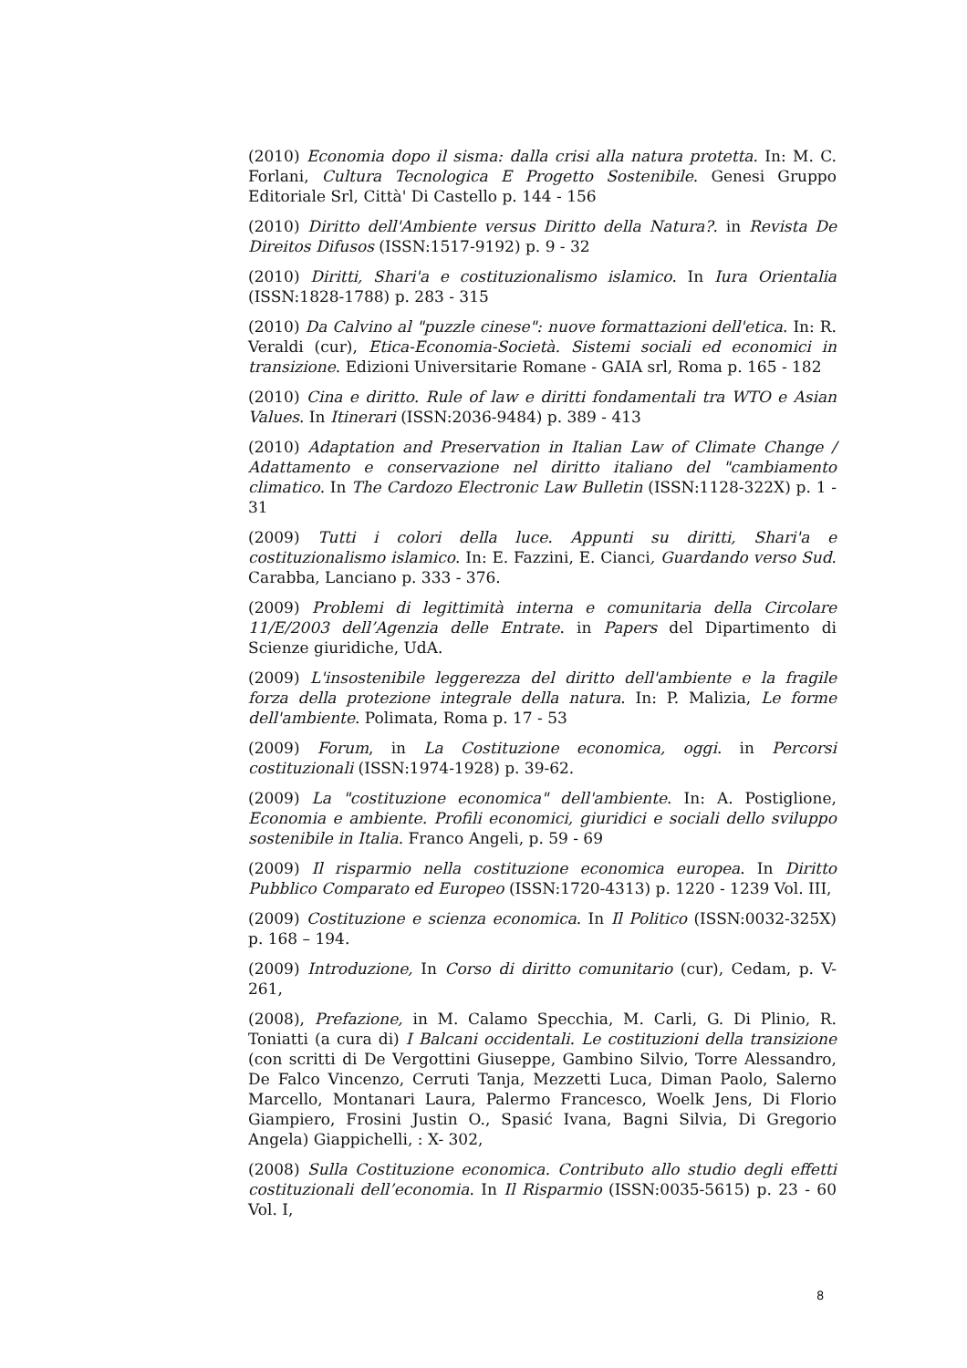(2010) Economia dopo il sisma: dalla crisi alla natura protetta. In: M. C. Forlani, Cultura Tecnologica E Progetto Sostenibile. Genesi Gruppo Editoriale Srl, Città' Di Castello p. 144 - 156
(2010) Diritto dell'Ambiente versus Diritto della Natura?. in Revista De Direitos Difusos (ISSN:1517-9192) p. 9 - 32
(2010) Diritti, Shari'a e costituzionalismo islamico. In Iura Orientalia (ISSN:1828-1788) p. 283 - 315
(2010) Da Calvino al "puzzle cinese": nuove formattazioni dell'etica. In: R. Veraldi (cur), Etica-Economia-Società. Sistemi sociali ed economici in transizione. Edizioni Universitarie Romane - GAIA srl, Roma p. 165 - 182
(2010) Cina e diritto. Rule of law e diritti fondamentali tra WTO e Asian Values. In Itinerari (ISSN:2036-9484) p. 389 - 413
(2010) Adaptation and Preservation in Italian Law of Climate Change / Adattamento e conservazione nel diritto italiano del "cambiamento climatico. In The Cardozo Electronic Law Bulletin (ISSN:1128-322X) p. 1 - 31
(2009) Tutti i colori della luce. Appunti su diritti, Shari'a e costituzionalismo islamico. In: E. Fazzini, E. Cianci, Guardando verso Sud. Carabba, Lanciano p. 333 - 376.
(2009) Problemi di legittimità interna e comunitaria della Circolare 11/E/2003 dell’Agenzia delle Entrate. in Papers del Dipartimento di Scienze giuridiche, UdA.
(2009) L'insostenibile leggerezza del diritto dell'ambiente e la fragile forza della protezione integrale della natura. In: P. Malizia, Le forme dell'ambiente. Polimata, Roma p. 17 - 53
(2009) Forum, in La Costituzione economica, oggi. in Percorsi costituzionali (ISSN:1974-1928) p. 39-62.
(2009) La "costituzione economica" dell'ambiente. In: A. Postiglione, Economia e ambiente. Profili economici, giuridici e sociali dello sviluppo sostenibile in Italia. Franco Angeli, p. 59 - 69
(2009) Il risparmio nella costituzione economica europea. In Diritto Pubblico Comparato ed Europeo (ISSN:1720-4313) p. 1220 - 1239 Vol. III,
(2009) Costituzione e scienza economica. In Il Politico (ISSN:0032-325X) p. 168 – 194.
(2009) Introduzione, In Corso di diritto comunitario (cur), Cedam, p. V-261,
(2008), Prefazione, in M. Calamo Specchia, M. Carli, G. Di Plinio, R. Toniatti (a cura di) I Balcani occidentali. Le costituzioni della transizione (con scritti di De Vergottini Giuseppe, Gambino Silvio, Torre Alessandro, De Falco Vincenzo, Cerruti Tanja, Mezzetti Luca, Diman Paolo, Salerno Marcello, Montanari Laura, Palermo Francesco, Woelk Jens, Di Florio Giampiero, Frosini Justin O., Spasić Ivana, Bagni Silvia, Di Gregorio Angela) Giappichelli, : X- 302,
(2008) Sulla Costituzione economica. Contributo allo studio degli effetti costituzionali dell’economia. In Il Risparmio (ISSN:0035-5615) p. 23 - 60 Vol. I,
8